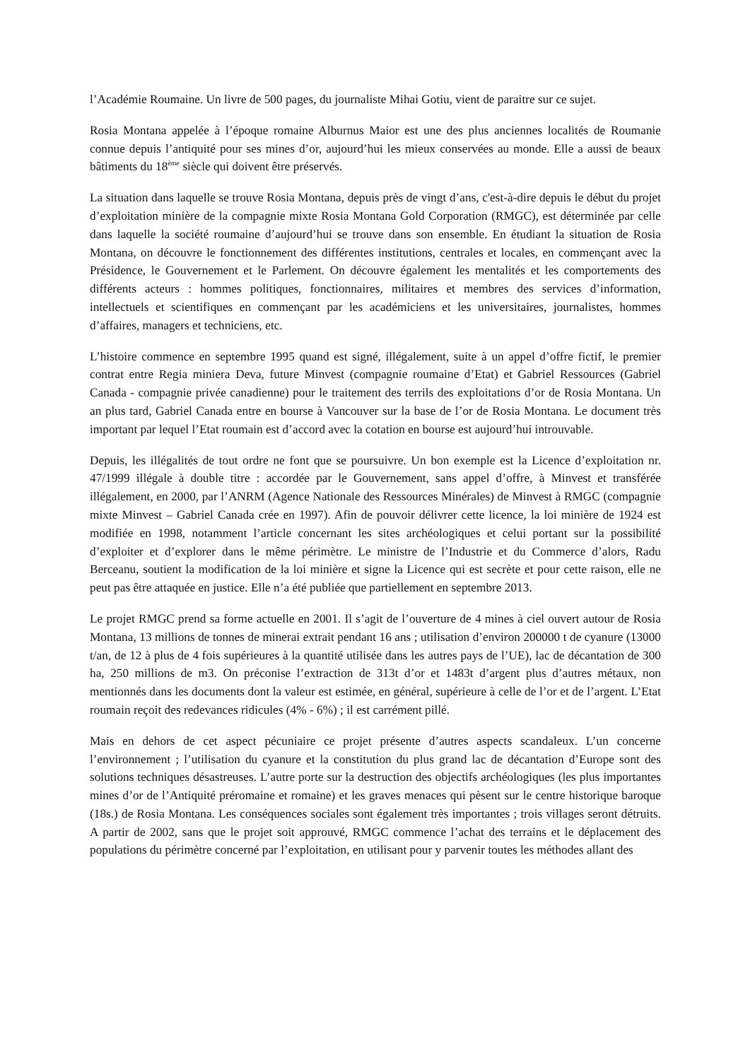l’Académie Roumaine. Un livre de 500 pages, du journaliste Mihai Gotiu, vient de paraitre sur ce sujet.
Rosia Montana appelée à l’époque romaine Alburnus Maior est une des plus anciennes localités de Roumanie connue depuis l’antiquité pour ses mines d’or, aujourd’hui les mieux conservées au monde. Elle a aussi de beaux bâtiments du 18<sup>ème</sup> siècle qui doivent être préservés.
La situation dans laquelle se trouve Rosia Montana, depuis près de vingt d’ans, c'est-à-dire depuis le début du projet d’exploitation minière de la compagnie mixte Rosia Montana Gold Corporation (RMGC), est déterminée par celle dans laquelle la société roumaine d’aujourd’hui se trouve dans son ensemble. En étudiant la situation de Rosia Montana, on découvre le fonctionnement des différentes institutions, centrales et locales, en commençant avec la Présidence, le Gouvernement et le Parlement. On découvre également les mentalités et les comportements des différents acteurs : hommes politiques, fonctionnaires, militaires et membres des services d’information, intellectuels et scientifiques en commençant par les académiciens et les universitaires, journalistes, hommes d’affaires, managers et techniciens, etc.
L’histoire commence en septembre 1995 quand est signé, illégalement, suite à un appel d’offre fictif, le premier contrat entre Regia miniera Deva, future Minvest (compagnie roumaine d’Etat) et Gabriel Ressources (Gabriel Canada - compagnie privée canadienne) pour le traitement des terrils des exploitations d’or de Rosia Montana. Un an plus tard, Gabriel Canada entre en bourse à Vancouver sur la base de l’or de Rosia Montana. Le document très important par lequel l’Etat roumain est d’accord avec la cotation en bourse est aujourd’hui introuvable.
Depuis, les illégalités de tout ordre ne font que se poursuivre. Un bon exemple est la Licence d’exploitation nr. 47/1999 illégale à double titre : accordée par le Gouvernement, sans appel d’offre, à Minvest et transférée illégalement, en 2000, par l’ANRM (Agence Nationale des Ressources Minérales) de Minvest à RMGC (compagnie mixte Minvest – Gabriel Canada crée en 1997). Afin de pouvoir délivrer cette licence, la loi minière de 1924 est modifiée en 1998, notamment l’article concernant les sites archéologiques et celui portant sur la possibilité d’exploiter et d’explorer dans le même périmètre. Le ministre de l’Industrie et du Commerce d’alors, Radu Berceanu, soutient la modification de la loi minière et signe la Licence qui est secrète et pour cette raison, elle ne peut pas être attaquée en justice. Elle n’a été publiée que partiellement en septembre 2013.
Le projet RMGC prend sa forme actuelle en 2001. Il s’agit de l’ouverture de 4 mines à ciel ouvert autour de Rosia Montana, 13 millions de tonnes de minerai extrait pendant 16 ans ; utilisation d’environ 200000 t de cyanure (13000 t/an, de 12 à plus de 4 fois supérieures à la quantité utilisée dans les autres pays de l’UE), lac de décantation de 300 ha, 250 millions de m3. On préconise l’extraction de 313t d’or et 1483t d’argent plus d’autres métaux, non mentionnés dans les documents dont la valeur est estimée, en général, supérieure à celle de l’or et de l’argent. L’Etat roumain reçoit des redevances ridicules (4% - 6%) ; il est carrément pillé.
Mais en dehors de cet aspect pécuniaire ce projet présente d’autres aspects scandaleux. L’un concerne l’environnement ; l’utilisation du cyanure et la constitution du plus grand lac de décantation d’Europe sont des solutions techniques désastreuses. L’autre porte sur la destruction des objectifs archéologiques (les plus importantes mines d’or de l’Antiquité préromaine et romaine) et les graves menaces qui pèsent sur le centre historique baroque (18s.) de Rosia Montana. Les conséquences sociales sont également très importantes ; trois villages seront détruits. A partir de 2002, sans que le projet soit approuvé, RMGC commence l’achat des terrains et le déplacement des populations du périmètre concerné par l’exploitation, en utilisant pour y parvenir toutes les méthodes allant des